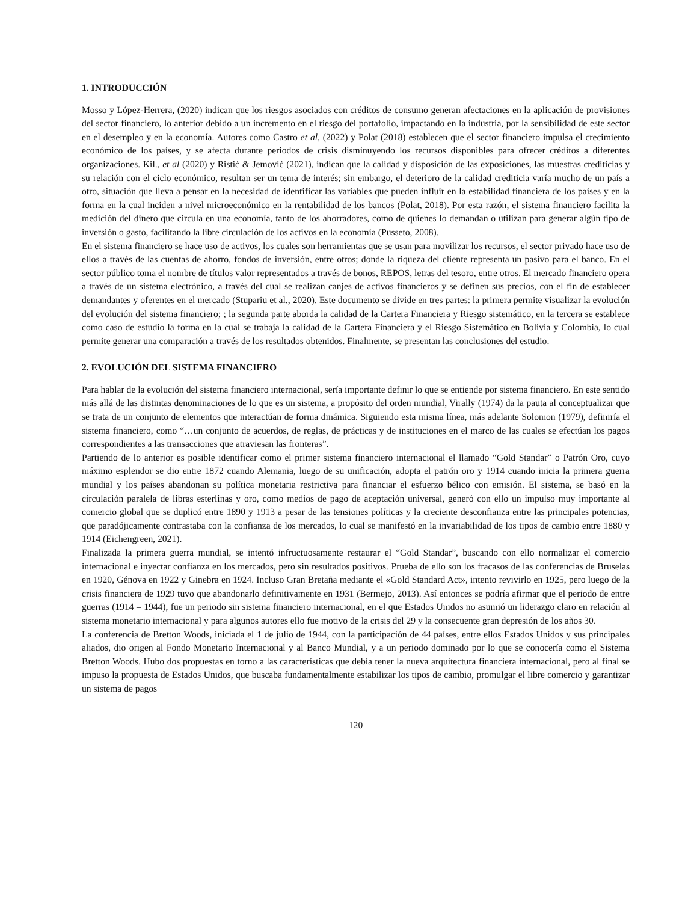1. INTRODUCCIÓN
Mosso y López-Herrera, (2020) indican que los riesgos asociados con créditos de consumo generan afectaciones en la aplicación de provisiones del sector financiero, lo anterior debido a un incremento en el riesgo del portafolio, impactando en la industria, por la sensibilidad de este sector en el desempleo y en la economía. Autores como Castro et al, (2022) y Polat (2018) establecen que el sector financiero impulsa el crecimiento económico de los países, y se afecta durante periodos de crisis disminuyendo los recursos disponibles para ofrecer créditos a diferentes organizaciones. Kil., et al (2020) y Ristić & Jemović (2021), indican que la calidad y disposición de las exposiciones, las muestras crediticias y su relación con el ciclo económico, resultan ser un tema de interés; sin embargo, el deterioro de la calidad crediticia varía mucho de un país a otro, situación que lleva a pensar en la necesidad de identificar las variables que pueden influir en la estabilidad financiera de los países y en la forma en la cual inciden a nivel microeconómico en la rentabilidad de los bancos (Polat, 2018). Por esta razón, el sistema financiero facilita la medición del dinero que circula en una economía, tanto de los ahorradores, como de quienes lo demandan o utilizan para generar algún tipo de inversión o gasto, facilitando la libre circulación de los activos en la economía (Pusseto, 2008).
En el sistema financiero se hace uso de activos, los cuales son herramientas que se usan para movilizar los recursos, el sector privado hace uso de ellos a través de las cuentas de ahorro, fondos de inversión, entre otros; donde la riqueza del cliente representa un pasivo para el banco. En el sector público toma el nombre de títulos valor representados a través de bonos, REPOS, letras del tesoro, entre otros. El mercado financiero opera a través de un sistema electrónico, a través del cual se realizan canjes de activos financieros y se definen sus precios, con el fin de establecer demandantes y oferentes en el mercado (Stupariu et al., 2020). Este documento se divide en tres partes: la primera permite visualizar la evolución del evolución del sistema financiero; ; la segunda parte aborda la calidad de la Cartera Financiera y Riesgo sistemático, en la tercera se establece como caso de estudio la forma en la cual se trabaja la calidad de la Cartera Financiera y el Riesgo Sistemático en Bolivia y Colombia, lo cual permite generar una comparación a través de los resultados obtenidos. Finalmente, se presentan las conclusiones del estudio.
2. EVOLUCIÓN DEL SISTEMA FINANCIERO
Para hablar de la evolución del sistema financiero internacional, sería importante definir lo que se entiende por sistema financiero. En este sentido más allá de las distintas denominaciones de lo que es un sistema, a propósito del orden mundial, Virally (1974) da la pauta al conceptualizar que se trata de un conjunto de elementos que interactúan de forma dinámica. Siguiendo esta misma línea, más adelante Solomon (1979), definiría el sistema financiero, como “…un conjunto de acuerdos, de reglas, de prácticas y de instituciones en el marco de las cuales se efectúan los pagos correspondientes a las transacciones que atraviesan las fronteras”.
Partiendo de lo anterior es posible identificar como el primer sistema financiero internacional el llamado “Gold Standar” o Patrón Oro, cuyo máximo esplendor se dio entre 1872 cuando Alemania, luego de su unificación, adopta el patrón oro y 1914 cuando inicia la primera guerra mundial y los países abandonan su política monetaria restrictiva para financiar el esfuerzo bélico con emisión. El sistema, se basó en la circulación paralela de libras esterlinas y oro, como medios de pago de aceptación universal, generó con ello un impulso muy importante al comercio global que se duplicó entre 1890 y 1913 a pesar de las tensiones políticas y la creciente desconfianza entre las principales potencias, que paradójicamente contrastaba con la confianza de los mercados, lo cual se manifestó en la invariabilidad de los tipos de cambio entre 1880 y 1914 (Eichengreen, 2021).
Finalizada la primera guerra mundial, se intentó infructuosamente restaurar el “Gold Standar”, buscando con ello normalizar el comercio internacional e inyectar confianza en los mercados, pero sin resultados positivos. Prueba de ello son los fracasos de las conferencias de Bruselas en 1920, Génova en 1922 y Ginebra en 1924. Incluso Gran Bretaña mediante el «Gold Standard Act», intento revivirlo en 1925, pero luego de la crisis financiera de 1929 tuvo que abandonarlo definitivamente en 1931 (Bermejo, 2013). Así entonces se podría afirmar que el periodo de entre guerras (1914 – 1944), fue un periodo sin sistema financiero internacional, en el que Estados Unidos no asumió un liderazgo claro en relación al sistema monetario internacional y para algunos autores ello fue motivo de la crisis del 29 y la consecuente gran depresión de los años 30.
La conferencia de Bretton Woods, iniciada el 1 de julio de 1944, con la participación de 44 países, entre ellos Estados Unidos y sus principales aliados, dio origen al Fondo Monetario Internacional y al Banco Mundial, y a un periodo dominado por lo que se conocería como el Sistema Bretton Woods. Hubo dos propuestas en torno a las características que debía tener la nueva arquitectura financiera internacional, pero al final se impuso la propuesta de Estados Unidos, que buscaba fundamentalmente estabilizar los tipos de cambio, promulgar el libre comercio y garantizar un sistema de pagos
120